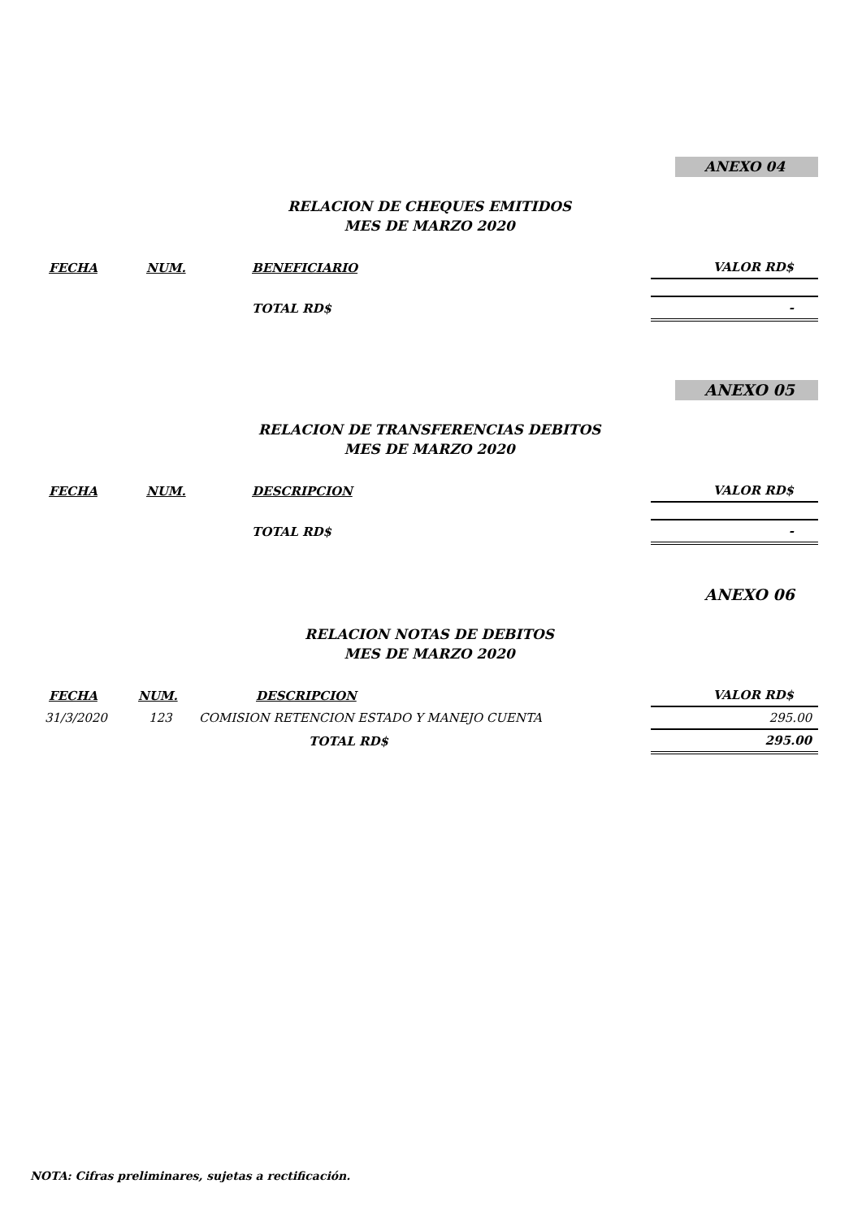ANEXO 04
RELACION DE CHEQUES EMITIDOS
MES DE MARZO 2020
| FECHA | NUM. | BENEFICIARIO | VALOR RD$ |
| --- | --- | --- | --- |
| | | TOTAL RD$ | - |
ANEXO 05
RELACION DE TRANSFERENCIAS DEBITOS
MES DE MARZO 2020
| FECHA | NUM. | DESCRIPCION | VALOR RD$ |
| --- | --- | --- | --- |
| | | TOTAL RD$ | - |
ANEXO 06
RELACION NOTAS DE DEBITOS
MES DE MARZO 2020
| FECHA | NUM. | DESCRIPCION | VALOR RD$ |
| --- | --- | --- | --- |
| 31/3/2020 | 123 | COMISION RETENCION ESTADO Y MANEJO CUENTA | 295.00 |
| | | TOTAL RD$ | 295.00 |
NOTA: Cifras preliminares, sujetas a rectificación.